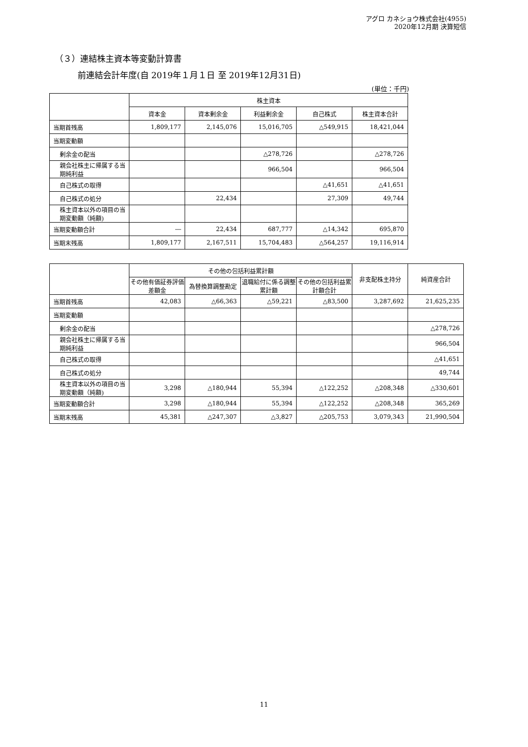アグロ カネショウ株式会社(4955)
2020年12月期 決算短信
（３）連結株主資本等変動計算書
前連結会計年度(自 2019年１月１日 至 2019年12月31日)
(単位：千円)
| | 株主資本 | | | | |
| --- | --- | --- | --- | --- | --- |
| | 資本金 | 資本剰余金 | 利益剰余金 | 自己株式 | 株主資本合計 |
| 当期首残高 | 1,809,177 | 2,145,076 | 15,016,705 | △549,915 | 18,421,044 |
| 当期変動額 | | | | | |
| 剰余金の配当 | | | △278,726 | | △278,726 |
| 親会社株主に帰属する当期純利益 | | | 966,504 | | 966,504 |
| 自己株式の取得 | | | | △41,651 | △41,651 |
| 自己株式の処分 | | 22,434 | | 27,309 | 49,744 |
| 株主資本以外の項目の当期変動額（純額) | | | | | |
| 当期変動額合計 | ― | 22,434 | 687,777 | △14,342 | 695,870 |
| 当期末残高 | 1,809,177 | 2,167,511 | 15,704,483 | △564,257 | 19,116,914 |
| | その他の包括利益累計額 | | | | 非支配株主持分 | 純資産合計 |
| --- | --- | --- | --- | --- | --- | --- |
| | その他有価証券評価差額金 | 為替換算調整勘定 | 退職給付に係る調整累計額 | その他の包括利益累計額合計 | | |
| 当期首残高 | 42,083 | △66,363 | △59,221 | △83,500 | 3,287,692 | 21,625,235 |
| 当期変動額 | | | | | | |
| 剰余金の配当 | | | | | | △278,726 |
| 親会社株主に帰属する当期純利益 | | | | | | 966,504 |
| 自己株式の取得 | | | | | | △41,651 |
| 自己株式の処分 | | | | | | 49,744 |
| 株主資本以外の項目の当期変動額（純額) | 3,298 | △180,944 | 55,394 | △122,252 | △208,348 | △330,601 |
| 当期変動額合計 | 3,298 | △180,944 | 55,394 | △122,252 | △208,348 | 365,269 |
| 当期末残高 | 45,381 | △247,307 | △3,827 | △205,753 | 3,079,343 | 21,990,504 |
11